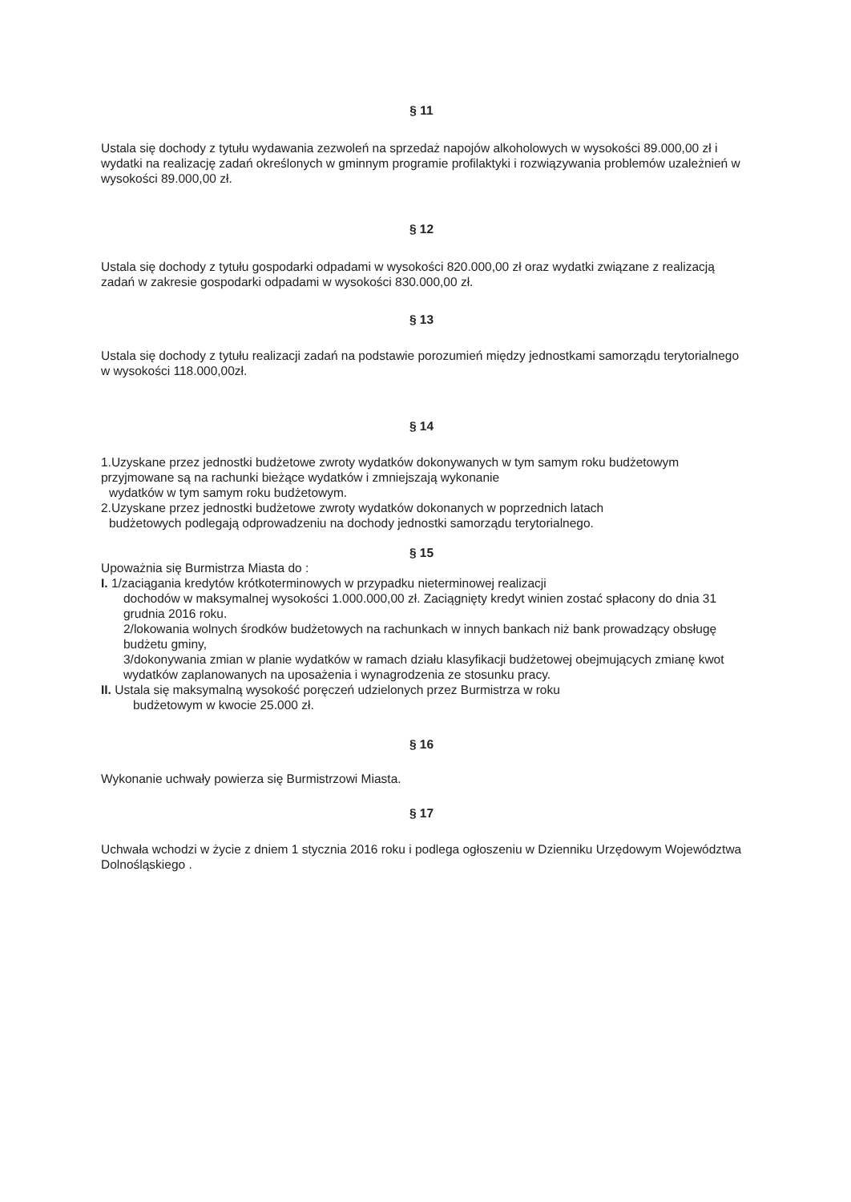§ 11
Ustala się dochody z tytułu wydawania zezwoleń na sprzedaż napojów alkoholowych w wysokości 89.000,00 zł i wydatki na realizację zadań określonych w gminnym programie profilaktyki i rozwiązywania problemów uzależnień w wysokości 89.000,00 zł.
§ 12
Ustala się dochody z tytułu gospodarki odpadami w wysokości 820.000,00 zł oraz wydatki związane z realizacją zadań w zakresie gospodarki odpadami w wysokości 830.000,00 zł.
§ 13
Ustala się dochody z tytułu realizacji zadań na podstawie porozumień między jednostkami samorządu terytorialnego w wysokości 118.000,00zł.
§ 14
1.Uzyskane przez jednostki budżetowe zwroty wydatków dokonywanych w tym samym roku budżetowym przyjmowane są na rachunki bieżące wydatków i zmniejszają wykonanie
wydatków w tym samym roku budżetowym.
2.Uzyskane przez jednostki budżetowe zwroty wydatków dokonanych w poprzednich latach
budżetowych podlegają odprowadzeniu na dochody jednostki samorządu terytorialnego.
§ 15
Upoważnia się Burmistrza Miasta do :
I. 1/zaciągania kredytów krótkoterminowych w przypadku nieterminowej realizacji
dochodów w maksymalnej wysokości 1.000.000,00 zł. Zaciągnięty kredyt winien zostać spłacony do dnia 31 grudnia 2016 roku.
2/lokowania wolnych środków budżetowych na rachunkach w innych bankach niż bank prowadzący obsługę budżetu gminy,
3/dokonywania zmian w planie wydatków w ramach działu klasyfikacji budżetowej obejmujących zmianę kwot wydatków zaplanowanych na uposażenia i wynagrodzenia ze stosunku pracy.
II. Ustala się maksymalną wysokość poręczeń udzielonych przez Burmistrza w roku
budżetowym w kwocie 25.000 zł.
§ 16
Wykonanie uchwały powierza się Burmistrzowi Miasta.
§ 17
Uchwała wchodzi w życie z dniem 1 stycznia 2016 roku i podlega ogłoszeniu w Dzienniku Urzędowym Województwa Dolnośląskiego .